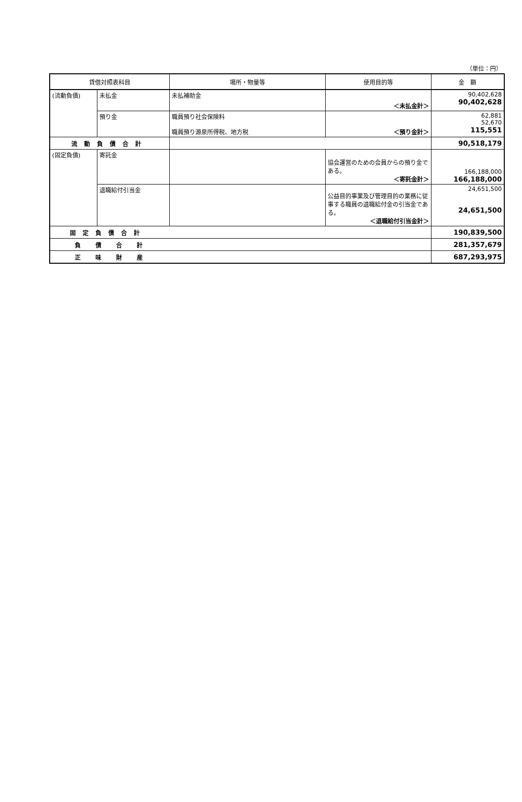（単位：円）
| 貸借対照表科目 | | 場所・物量等 | 使用目的等 | 金 額 |
| --- | --- | --- | --- | --- |
| (流動負債) | 未払金 | 未払補助金 | ＜未払金計＞ | 90,402,628 90,402,628 |
| | 預り金 | 職員預り社会保険料 職員預り源泉所得税、地方税 | ＜預り金計＞ | 62,881 52,670 115,551 |
| 流動負債合計 | | | | 90,518,179 |
| (固定負債) | 寄託金 | | 協会運営のための会員からの預り金である。 ＜寄託金計＞ | 166,188,000 166,188,000 |
| | 退職給付引当金 | | 公益目的事業及び管理目的の業務に従事する職員の退職給付金の引当金である。 ＜退職給付引当金計＞ | 24,651,500 24,651,500 |
| 固定負債合計 | | | | 190,839,500 |
| 負債合計 | | | | 281,357,679 |
| 正味財産 | | | | 687,293,975 |